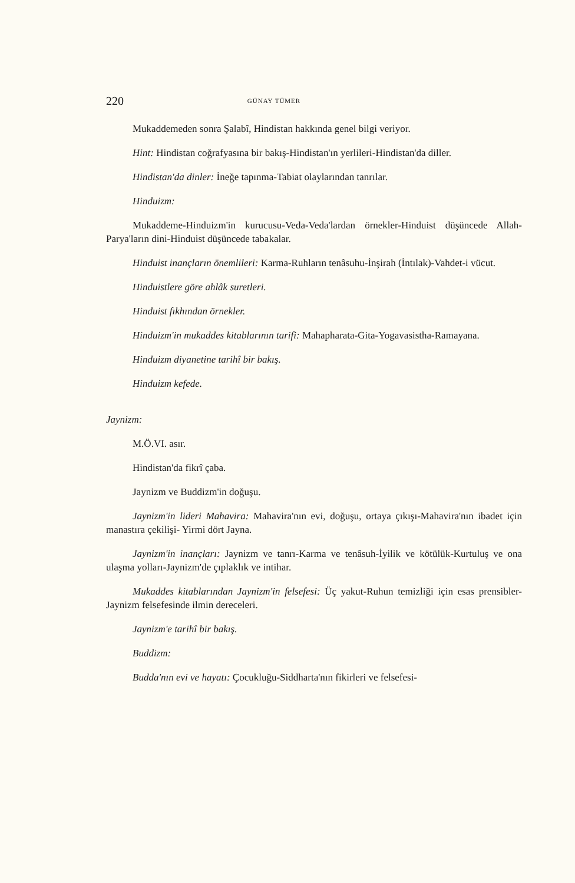220 GÜNAY TÜMER
Mukaddemeden sonra Şalabî, Hindistan hakkında genel bilgi veriyor.
Hint: Hindistan coğrafyasına bir bakış-Hindistan'ın yerlileri-Hindistan'da diller.
Hindistan'da dinler: İneğe tapınma-Tabiat olaylarından tanrılar.
Hinduizm:
Mukaddeme-Hinduizm'in kurucusu-Veda-Veda'lardan örnekler-Hinduist düşüncede Allah-Parya'ların dini-Hinduist düşüncede tabakalar.
Hinduist inançların önemlileri: Karma-Ruhların tenâsuhu-İnşirah (İntılak)-Vahdet-i vücut.
Hinduistlere göre ahlâk suretleri.
Hinduist fıkhından örnekler.
Hinduizm'in mukaddes kitablarının tarifi: Mahapharata-Gita-Yogavasistha-Ramayana.
Hinduizm diyanetine tarihî bir bakış.
Hinduizm kefede.
Jaynizm:
M.Ö.VI. asır.
Hindistan'da fikrî çaba.
Jaynizm ve Buddizm'in doğuşu.
Jaynizm'in lideri Mahavira: Mahavira'nın evi, doğuşu, ortaya çıkışı-Mahavira'nın ibadet için manastıra çekilişi- Yirmi dört Jayna.
Jaynizm'in inançları: Jaynizm ve tanrı-Karma ve tenâsuh-İyilik ve kötülük-Kurtuluş ve ona ulaşma yolları-Jaynizm'de çıplaklık ve intihar.
Mukaddes kitablarından Jaynizm'in felsefesi: Üç yakut-Ruhun temizliği için esas prensibler-Jaynizm felsefesinde ilmin dereceleri.
Jaynizm'e tarihî bir bakış.
Buddizm:
Budda'nın evi ve hayatı: Çocukluğu-Siddharta'nın fikirleri ve felsefesi-